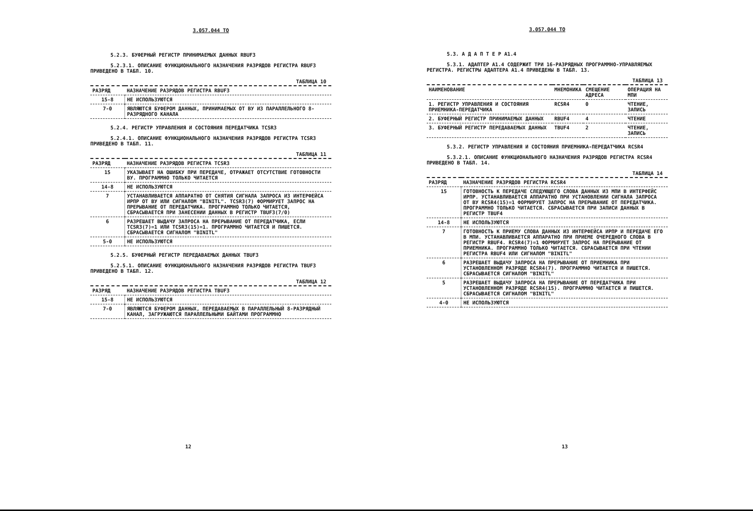3.057.044 ТО
5.2.3. БУФЕРНЫЙ РЕГИСТР ПРИНИМАЕМЫХ ДАННЫХ RBUF3
5.2.3.1. ОПИСАНИЕ ФУНКЦИОНАЛЬНОГО НАЗНАЧЕНИЯ РАЗРЯДОВ РЕГИСТРА RBUF3 ПРИВЕДЕНО В ТАБЛ. 10.
ТАБЛИЦА 10
| РАЗРЯД | НАЗНАЧЕНИЕ РАЗРЯДОВ РЕГИСТРА RBUF3 |
| --- | --- |
| 15-8 | НЕ ИСПОЛЬЗУЮТСЯ |
| 7-0 | ЯВЛЯЮТСЯ БУФЕРОМ ДАННЫХ, ПРИНИМАЕМЫХ ОТ ВУ ИЗ ПАРАЛЛЕЛЬНОГО 8-РАЗРЯДНОГО КАНАЛА |
5.2.4. РЕГИСТР УПРАВЛЕНИЯ И СОСТОЯНИЯ ПЕРЕДАТЧИКА TCSR3
5.2.4.1. ОПИСАНИЕ ФУНКЦИОНАЛЬНОГО НАЗНАЧЕНИЯ РАЗРЯДОВ РЕГИСТРА TCSR3 ПРИВЕДЕНО В ТАБЛ. 11.
ТАБЛИЦА 11
| РАЗРЯД | НАЗНАЧЕНИЕ РАЗРЯДОВ РЕГИСТРА TCSR3 |
| --- | --- |
| 15 | УКАЗЫВАЕТ НА ОШИБКУ ПРИ ПЕРЕДАЧЕ, ОТРАЖАЕТ ОТСУТСТВИЕ ГОТОВНОСТИ ВУ. ПРОГРАММНО ТОЛЬКО ЧИТАЕТСЯ |
| 14-8 | НЕ ИСПОЛЬЗУЮТСЯ |
| 7 | УСТАНАВЛИВАЕТСЯ АППАРАТНО ОТ СНЯТИЯ СИГНАЛА ЗАПРОСА ИЗ ИНТЕРФЕЙСА ИРПР ОТ ВУ ИЛИ СИГНАЛОМ "BINITL". TCSR3(7) ФОРМИРУЕТ ЗАПРОС НА ПРЕРЫВАНИЕ ОТ ПЕРЕДАТЧИКА. ПРОГРАММНО ТОЛЬКО ЧИТАЕТСЯ, СБРАСЫВАЕТСЯ ПРИ ЗАНЕСЕНИИ ДАННЫХ В РЕГИСТР TBUF3(7/0) |
| 6 | РАЗРЕШАЕТ ВЫДАЧУ ЗАПРОСА НА ПРЕРЫВАНИЕ ОТ ПЕРЕДАТЧИКА, ЕСЛИ TCSR3(7)=1 ИЛИ TCSR3(15)=1. ПРОГРАММНО ЧИТАЕТСЯ И ПИШЕТСЯ. СБРАСЫВАЕТСЯ СИГНАЛОМ "BINITL" |
| 5-0 | НЕ ИСПОЛЬЗУЮТСЯ |
5.2.5. БУФЕРНЫЙ РЕГИСТР ПЕРЕДАВАЕМЫХ ДАННЫХ TBUF3
5.2.5.1. ОПИСАНИЕ ФУНКЦИОНАЛЬНОГО НАЗНАЧЕНИЯ РАЗРЯДОВ РЕГИСТРА TBUF3 ПРИВЕДЕНО В ТАБЛ. 12.
ТАБЛИЦА 12
| РАЗРЯД | НАЗНАЧЕНИЕ РАЗРЯДОВ РЕГИСТРА TBUF3 |
| --- | --- |
| 15-8 | НЕ ИСПОЛЬЗУЮТСЯ |
| 7-0 | ЯВЛЯЮТСЯ БУФЕРОМ ДАННЫХ, ПЕРЕДАВАЕМЫХ В ПАРАЛЛЕЛЬНЫЙ 8-РАЗРЯДНЫЙ КАНАЛ, ЗАГРУЖАЮТСЯ ПАРАЛЛЕЛЬНЫМИ БАЙТАМИ ПРОГРАММНО |
12
3.057.044 ТО
5.3. А Д А П Т Е Р А1.4
5.3.1. АДАПТЕР А1.4 СОДЕРЖИТ ТРИ 16-РАЗРЯДНЫХ ПРОГРАММНО-УПРАВЛЯЕМЫХ РЕГИСТРА. РЕГИСТРЫ АДАПТЕРА А1.4 ПРИВЕДЕНЫ В ТАБЛ. 13.
ТАБЛИЦА 13
| НАИМЕНОВАНИЕ | МНЕМОНИКА | СМЕЩЕНИЕ АДРЕСА | ОПЕРАЦИЯ НА МПИ |
| --- | --- | --- | --- |
| 1. РЕГИСТР УПРАВЛЕНИЯ И СОСТОЯНИЯ ПРИЕМНИКА-ПЕРЕДАТЧИКА | RCSR4 | 0 | ЧТЕНИЕ, ЗАПИСЬ |
| 2. БУФЕРНЫЙ РЕГИСТР ПРИНИМАЕМЫХ ДАННЫХ | RBUF4 | 4 | ЧТЕНИЕ |
| 3. БУФЕРНЫЙ РЕГИСТР ПЕРЕДАВАЕМЫХ ДАННЫХ | TBUF4 | 2 | ЧТЕНИЕ, ЗАПИСЬ |
5.3.2. РЕГИСТР УПРАВЛЕНИЯ И СОСТОЯНИЯ ПРИЕМНИКА-ПЕРЕДАТЧИКА RCSR4
5.3.2.1. ОПИСАНИЕ ФУНКЦИОНАЛЬНОГО НАЗНАЧЕНИЯ РАЗРЯДОВ РЕГИСТРА RCSR4 ПРИВЕДЕНО В ТАБЛ. 14.
ТАБЛИЦА 14
| РАЗРЯД | НАЗНАЧЕНИЕ РАЗРЯДОВ РЕГИСТРА RCSR4 |
| --- | --- |
| 15 | ГОТОВНОСТЬ К ПЕРЕДАЧЕ СЛЕДУЮЩЕГО СЛОВА ДАННЫХ ИЗ МПИ В ИНТЕРФЕЙС ИРПР. УСТАНАВЛИВАЕТСЯ АППАРАТНО ПРИ УСТАНОВЛЕНИИ СИГНАЛА ЗАПРОСА ОТ ВУ RCSR4(15)=1 ФОРМИРУЕТ ЗАПРОС НА ПРЕРЫВАНИЕ ОТ ПЕРЕДАТЧИКА. ПРОГРАММНО ТОЛЬКО ЧИТАЕТСЯ. СБРАСЫВАЕТСЯ ПРИ ЗАПИСИ ДАННЫХ В РЕГИСТР TBUF4 |
| 14-8 | НЕ ИСПОЛЬЗУЮТСЯ |
| 7 | ГОТОВНОСТЬ К ПРИЕМУ СЛОВА ДАННЫХ ИЗ ИНТЕРФЕЙСА ИРПР И ПЕРЕДАЧЕ ЕГО В МПИ. УСТАНАВЛИВАЕТСЯ АППАРАТНО ПРИ ПРИЕМЕ ОЧЕРЕДНОГО СЛОВА В РЕГИСТР RBUF4. RCSR4(7)=1 ФОРМИРУЕТ ЗАПРОС НА ПРЕРЫВАНИЕ ОТ ПРИЕМНИКА. ПРОГРАММНО ТОЛЬКО ЧИТАЕТСЯ. СБРАСЫВАЕТСЯ ПРИ ЧТЕНИИ РЕГИСТРА RBUF4 ИЛИ СИГНАЛОМ "BINITL" |
| 6 | РАЗРЕШАЕТ ВЫДАЧУ ЗАПРОСА НА ПРЕРЫВАНИЕ ОТ ПРИЕМНИКА ПРИ УСТАНОВЛЕННОМ РАЗРЯДЕ RCSR4(7). ПРОГРАММНО ЧИТАЕТСЯ И ПИШЕТСЯ. СБРАСЫВАЕТСЯ СИГНАЛОМ "BINITL" |
| 5 | РАЗРЕШАЕТ ВЫДАЧУ ЗАПРОСА НА ПРЕРЫВАНИЕ ОТ ПЕРЕДАТЧИКА ПРИ УСТАНОВЛЕННОМ РАЗРЯДЕ RCSR4(15). ПРОГРАММНО ЧИТАЕТСЯ И ПИШЕТСЯ. СБРАСЫВАЕТСЯ СИГНАЛОМ "BINITL" |
| 4-0 | НЕ ИСПОЛЬЗУЮТСЯ |
13